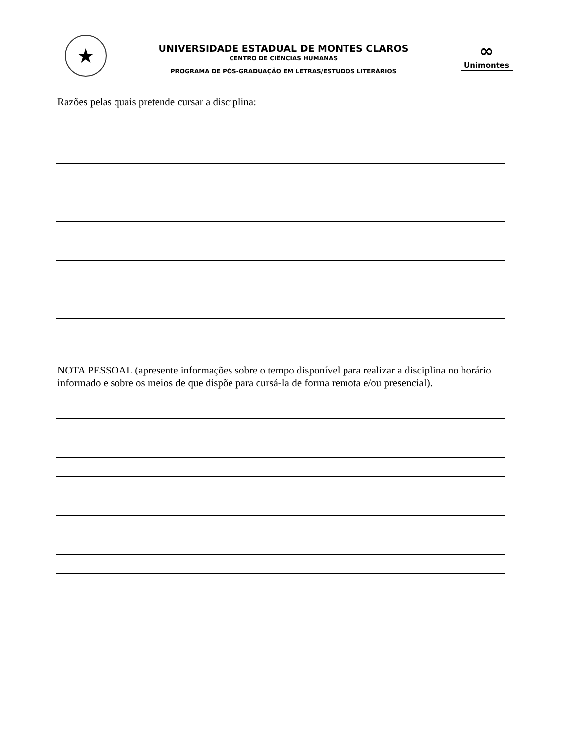★
UNIVERSIDADE ESTADUAL DE MONTES CLAROS
CENTRO DE CIÊNCIAS HUMANAS
PROGRAMA DE PÓS-GRADUAÇÃO EM LETRAS/ESTUDOS LITERÁRIOS
∞
Unimontes
Razões pelas quais pretende cursar a disciplina:
NOTA PESSOAL (apresente informações sobre o tempo disponível para realizar a disciplina no horário informado e sobre os meios de que dispõe para cursá-la de forma remota e/ou presencial).